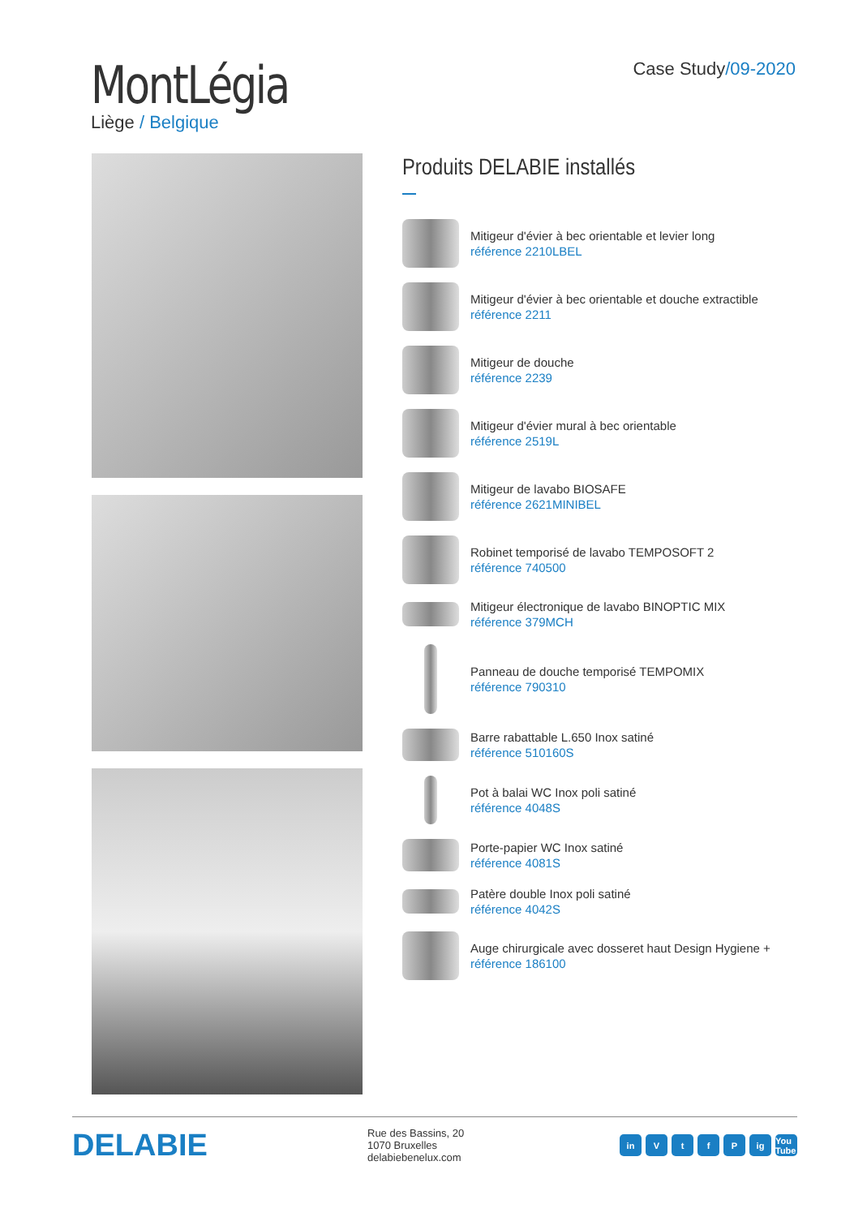MontLégia
Liège / Belgique
Case Study/09-2020
Produits DELABIE installés
Mitigeur d'évier à bec orientable et levier long
référence 2210LBEL
Mitigeur d'évier à bec orientable et douche extractible
référence 2211
Mitigeur de douche
référence 2239
Mitigeur d'évier mural à bec orientable
référence 2519L
Mitigeur de lavabo BIOSAFE
référence 2621MINIBEL
Robinet temporisé de lavabo TEMPOSOFT 2
référence 740500
Mitigeur électronique de lavabo BINOPTIC MIX
référence 379MCH
Panneau de douche temporisé TEMPOMIX
référence 790310
Barre rabattable L.650 Inox satiné
référence 510160S
Pot à balai WC Inox poli satiné
référence 4048S
Porte-papier WC Inox satiné
référence 4081S
Patère double Inox poli satiné
référence 4042S
Auge chirurgicale avec dosseret haut Design Hygiene +
référence 186100
DELABIE
Rue des Bassins, 20
1070 Bruxelles
delabiebenelux.com
in VtfP ig You Tube